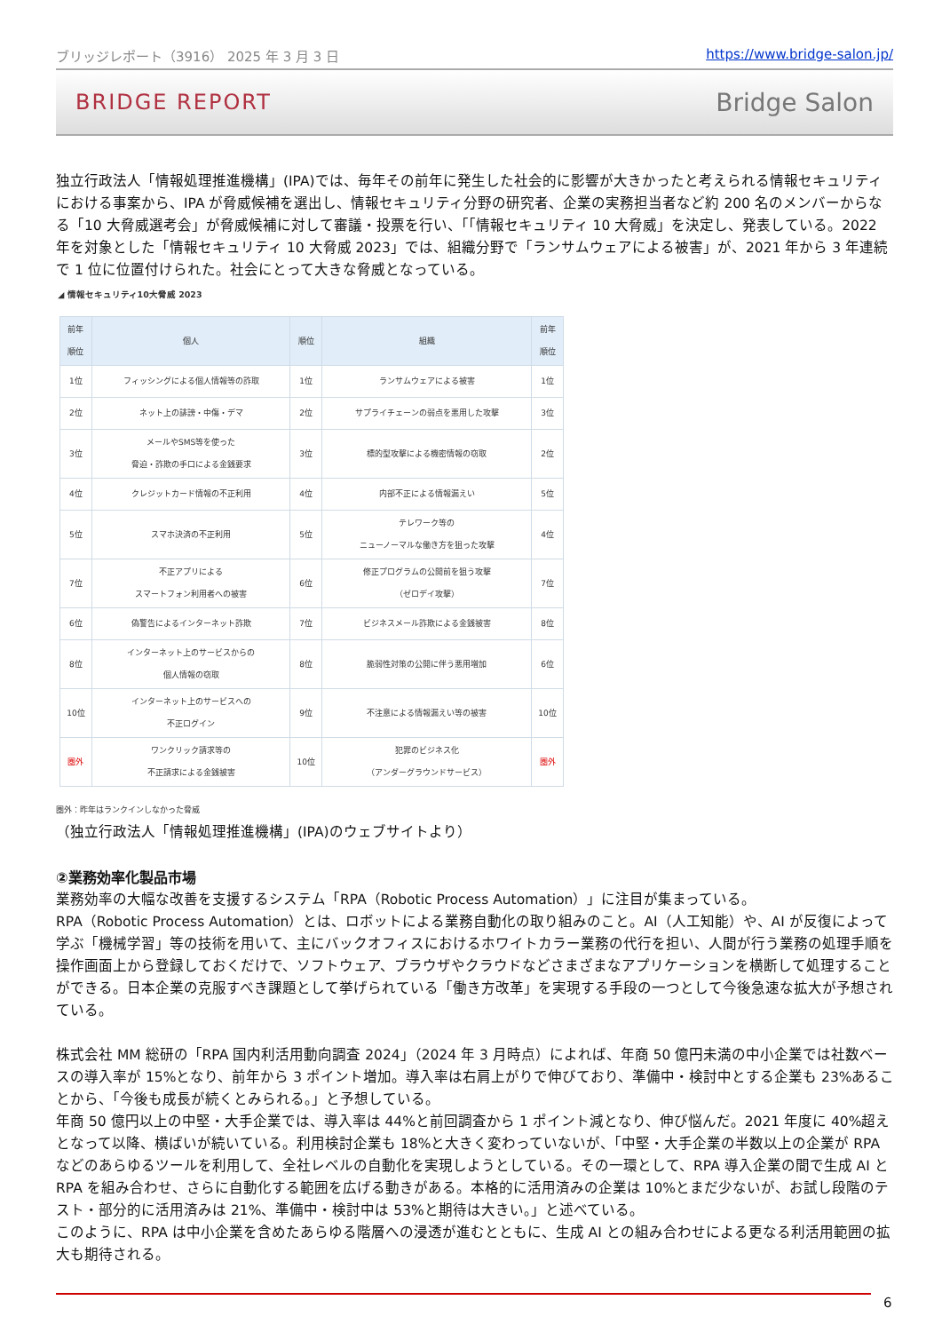ブリッジレポート（3916） 2025 年 3 月 3 日 https://www.bridge-salon.jp/
BRIDGE REPORT Bridge Salon
独立行政法人「情報処理推進機構」(IPA)では、毎年その前年に発生した社会的に影響が大きかったと考えられる情報セキュリティにおける事案から、IPA が脅威候補を選出し、情報セキュリティ分野の研究者、企業の実務担当者など約 200 名のメンバーからなる「10 大脅威選考会」が脅威候補に対して審議・投票を行い、「「情報セキュリティ 10 大脅威」を決定し、発表している。2022 年を対象とした「情報セキュリティ 10 大脅威 2023」では、組織分野で「ランサムウェアによる被害」が、2021 年から 3 年連続で 1 位に位置付けられた。社会にとって大きな脅威となっている。
◢ 情報セキュリティ10大脅威 2023
| 前年 順位 | 個人 | 順位 | 組織 | 前年 順位 |
| --- | --- | --- | --- | --- |
| 1位 | フィッシングによる個人情報等の詐取 | 1位 | ランサムウェアによる被害 | 1位 |
| 2位 | ネット上の誹謗・中傷・デマ | 2位 | サプライチェーンの弱点を悪用した攻撃 | 3位 |
| 3位 | メールやSMS等を使った 脅迫・詐欺の手口による金銭要求 | 3位 | 標的型攻撃による機密情報の窃取 | 2位 |
| 4位 | クレジットカード情報の不正利用 | 4位 | 内部不正による情報漏えい | 5位 |
| 5位 | スマホ決済の不正利用 | 5位 | テレワーク等の ニューノーマルな働き方を狙った攻撃 | 4位 |
| 7位 | 不正アプリによる スマートフォン利用者への被害 | 6位 | 修正プログラムの公開前を狙う攻撃 （ゼロデイ攻撃） | 7位 |
| 6位 | 偽警告によるインターネット詐欺 | 7位 | ビジネスメール詐欺による金銭被害 | 8位 |
| 8位 | インターネット上のサービスからの 個人情報の窃取 | 8位 | 脆弱性対策の公開に伴う悪用増加 | 6位 |
| 10位 | インターネット上のサービスへの 不正ログイン | 9位 | 不注意による情報漏えい等の被害 | 10位 |
| 圏外 | ワンクリック請求等の 不正請求による金銭被害 | 10位 | 犯罪のビジネス化 （アンダーグラウンドサービス） | 圏外 |
圏外：昨年はランクインしなかった脅威
（独立行政法人「情報処理推進機構」(IPA)のウェブサイトより）
②業務効率化製品市場
業務効率の大幅な改善を支援するシステム「RPA（Robotic Process Automation）」に注目が集まっている。
RPA（Robotic Process Automation）とは、ロボットによる業務自動化の取り組みのこと。AI（人工知能）や、AI が反復によって学ぶ「機械学習」等の技術を用いて、主にバックオフィスにおけるホワイトカラー業務の代行を担い、人間が行う業務の処理手順を操作画面上から登録しておくだけで、ソフトウェア、ブラウザやクラウドなどさまざまなアプリケーションを横断して処理することができる。日本企業の克服すべき課題として挙げられている「働き方改革」を実現する手段の一つとして今後急速な拡大が予想されている。
株式会社 MM 総研の「RPA 国内利活用動向調査 2024」（2024 年 3 月時点）によれば、年商 50 億円未満の中小企業では社数ベースの導入率が 15%となり、前年から 3 ポイント増加。導入率は右肩上がりで伸びており、準備中・検討中とする企業も 23%あることから、「今後も成長が続くとみられる。」と予想している。
年商 50 億円以上の中堅・大手企業では、導入率は 44%と前回調査から 1 ポイント減となり、伸び悩んだ。2021 年度に 40%超えとなって以降、横ばいが続いている。利用検討企業も 18%と大きく変わっていないが、「中堅・大手企業の半数以上の企業が RPA などのあらゆるツールを利用して、全社レベルの自動化を実現しようとしている。その一環として、RPA 導入企業の間で生成 AI と RPA を組み合わせ、さらに自動化する範囲を広げる動きがある。本格的に活用済みの企業は 10%とまだ少ないが、お試し段階のテスト・部分的に活用済みは 21%、準備中・検討中は 53%と期待は大きい。」と述べている。
このように、RPA は中小企業を含めたあらゆる階層への浸透が進むとともに、生成 AI との組み合わせによる更なる利活用範囲の拡大も期待される。
6